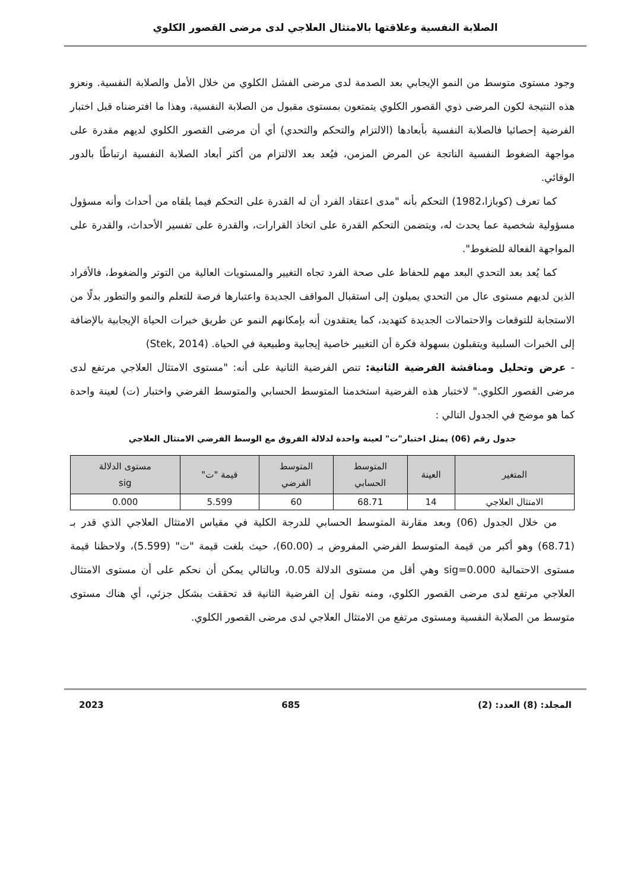الصلابة النفسية وعلاقتها بالامتثال العلاجي لدى مرضى القصور الكلوي
وجود مستوى متوسط من النمو الإيجابي بعد الصدمة لدى مرضى الفشل الكلوي من خلال الأمل والصلابة النفسية. ونعزو هذه النتيجة لكون المرضى ذوي القصور الكلوي يتمتعون بمستوى مقبول من الصلابة النفسية، وهذا ما افترضناه قبل اختبار الفرضية إحصائيا فالصلابة النفسية بأبعادها (الالتزام والتحكم والتحدي) أي أن مرضى القصور الكلوي لديهم مقدرة على مواجهة الضغوط النفسية الناتجة عن المرض المزمن، فيُعد بعد الالتزام من أكثر أبعاد الصلابة النفسية ارتباطًا بالدور الوقائي.
كما تعرف (كوبازا،1982) التحكم بأنه "مدى اعتقاد الفرد أن له القدرة على التحكم فيما يلقاه من أحداث وأنه مسؤول مسؤولية شخصية عما يحدث له، ويتضمن التحكم القدرة على اتخاذ القرارات، والقدرة على تفسير الأحداث، والقدرة على المواجهة الفعالة للضغوط".
كما يُعد بعد التحدي البعد مهم للحفاظ على صحة الفرد تجاه التغيير والمستويات العالية من التوتر والضغوط، فالأفراد الذين لديهم مستوى عال من التحدي يميلون إلى استقبال المواقف الجديدة واعتبارها فرصة للتعلم والنمو والتطور بدلًا من الاستجابة للتوقعات والاحتمالات الجديدة كتهديد، كما يعتقدون أنه بإمكانهم النمو عن طريق خبرات الحياة الإيجابية بالإضافة إلى الخبرات السلبية ويتقبلون بسهولة فكرة أن التغيير خاصية إيجابية وطبيعية في الحياة. (Stek, 2014)
- عرض وتحليل ومناقشة الفرضية الثانية: تنص الفرضية الثانية على أنه: "مستوى الامتثال العلاجي مرتفع لدى مرضى القصور الكلوي." لاختبار هذه الفرضية استخدمنا المتوسط الحسابي والمتوسط الفرضي واختبار (ت) لعينة واحدة كما هو موضح في الجدول التالي :
جدول رقم (06) يمثل اختبار"ت" لعينة واحدة لدلالة الفروق مع الوسط الفرضي الامتثال العلاجي
| المتغير | العينة | المتوسط الحسابي | المتوسط الفرضي | قيمة "ت" | مستوى الدلالة sig |
| --- | --- | --- | --- | --- | --- |
| الامتثال العلاجي | 14 | 68.71 | 60 | 5.599 | 0.000 |
من خلال الجدول (06) وبعد مقارنة المتوسط الحسابي للدرجة الكلية في مقياس الامتثال العلاجي الذي قدر بـ (68.71) وهو أكبر من قيمة المتوسط الفرضي المفروض بـ (60.00)، حيث بلغت قيمة "ت" (5.599)، ولاحظنا قيمة مستوى الاحتمالية sig=0.000 وهي أقل من مستوى الدلالة 0.05، وبالتالي يمكن أن نحكم على أن مستوى الامتثال العلاجي مرتفع لدى مرضى القصور الكلوي، ومنه نقول إن الفرضية الثانية قد تحققت بشكل جزئي، أي هناك مستوى متوسط من الصلابة النفسية ومستوى مرتفع من الامتثال العلاجي لدى مرضى القصور الكلوي.
المجلد: (8) العدد: (2) 685 2023